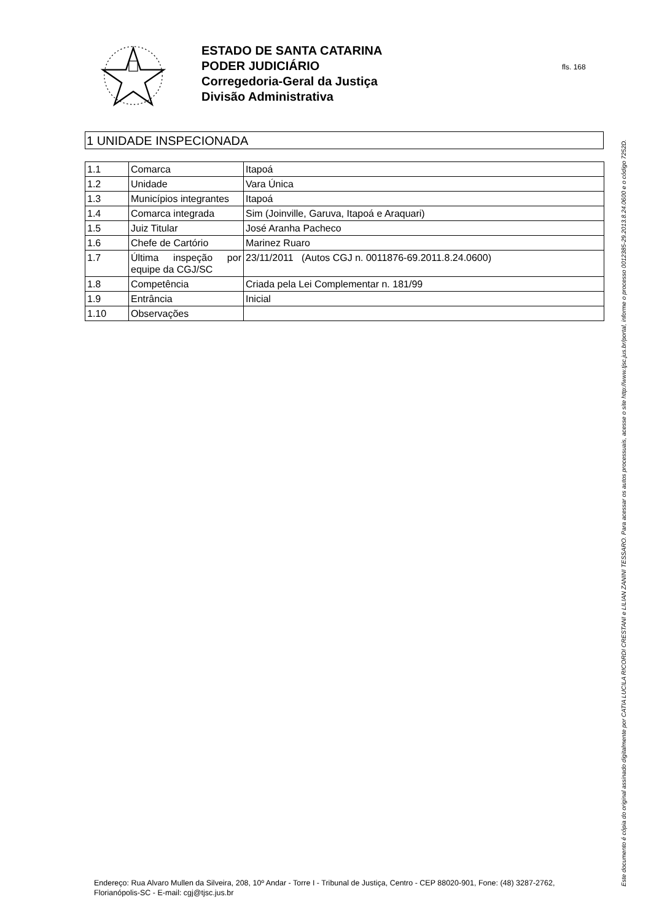ESTADO DE SANTA CATARINA
PODER JUDICIÁRIO
Corregedoria-Geral da Justiça
Divisão Administrativa
fls. 168
1 UNIDADE INSPECIONADA
| 1.1 | Comarca | Itapoá |
| 1.2 | Unidade | Vara Única |
| 1.3 | Municípios integrantes | Itapoá |
| 1.4 | Comarca integrada | Sim (Joinville, Garuva, Itapoá e Araquari) |
| 1.5 | Juiz Titular | José Aranha Pacheco |
| 1.6 | Chefe de Cartório | Marinez Ruaro |
| 1.7 | Última inspeção por equipe da CGJ/SC | 23/11/2011 (Autos CGJ n. 0011876-69.2011.8.24.0600) |
| 1.8 | Competência | Criada pela Lei Complementar n. 181/99 |
| 1.9 | Entrância | Inicial |
| 1.10 | Observações | |
Endereço: Rua Alvaro Mullen da Silveira, 208, 10º Andar - Torre I - Tribunal de Justiça, Centro - CEP 88020-901, Fone: (48) 3287-2762, Florianópolis-SC - E-mail: cgj@tjsc.jus.br
Este documento é cópia do original assinado digitalmente por CATIA LUCILA RICORDI CRESTANI e LILIAN ZANINI TESSARO. Para acessar os autos processuais, acesse o site http://www.tjsc.jus.br/portal, informe o processo 0012385-29.2013.8.24.0600 e o código 7252D.